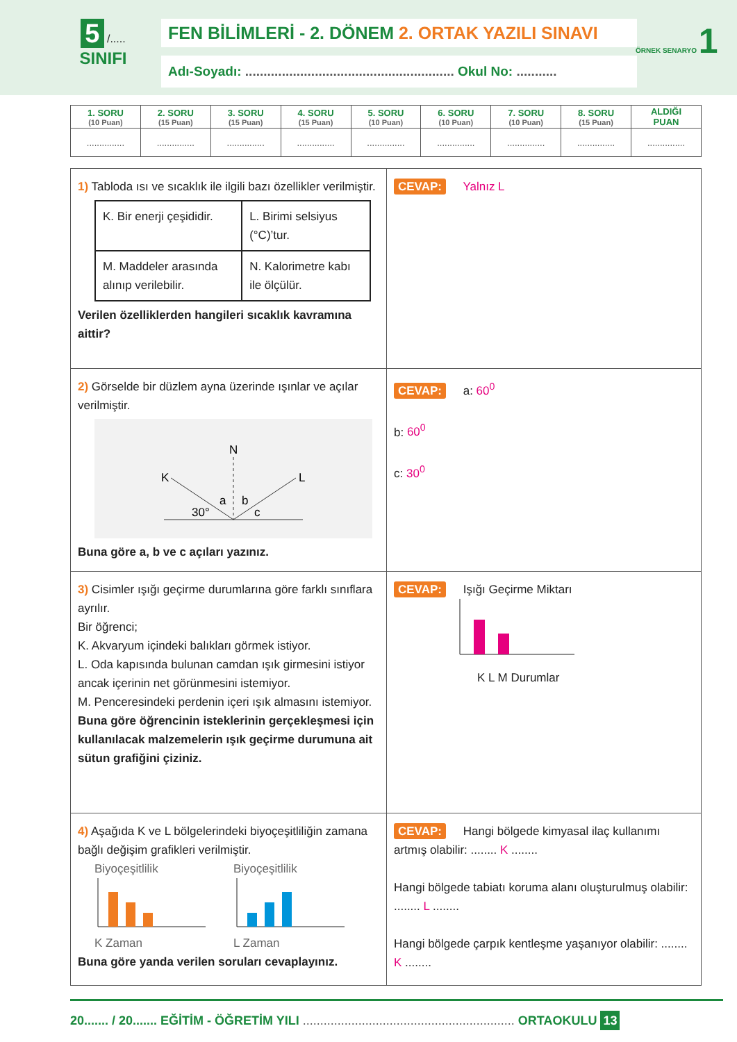5 /.....
SINIFI
FEN BİLİMLERİ - 2. DÖNEM 2. ORTAK YAZILI SINAVI
Adı-Soyadı: ......................................................... Okul No: ...........
ÖRNEK SENARYO 1
| 1. SORU (10 Puan) | 2. SORU (15 Puan) | 3. SORU (15 Puan) | 4. SORU (15 Puan) | 5. SORU (10 Puan) | 6. SORU (10 Puan) | 7. SORU (10 Puan) | 8. SORU (15 Puan) | ALDIĞI PUAN |
| --- | --- | --- | --- | --- | --- | --- | --- | --- |
| ............... | ............... | ............... | ............... | ............... | ............... | ............... | ............... | ............... |
| 1) Tabloda ısı ve sıcaklık ile ilgili bazı özellikler verilmiştir. / K. Bir enerji çeşididir. / L. Birimi selsiyus (°C)’tur. / / M. Maddeler arasında alınıp verilebilir. / N. Kalorimetre kabı ile ölçülür. / Verilen özelliklerden hangileri sıcaklık kavramına aittir? | CEVAP: Yalnız L |
| 2) Görselde bir düzlem ayna üzerinde ışınlar ve açılar verilmiştir. N K L a b 30° c Buna göre a, b ve c açıları yazınız. | CEVAP: a: 60<sup>0</sup> b: 60<sup>0</sup> c: 30<sup>0</sup> |
| 3) Cisimler ışığı geçirme durumlarına göre farklı sınıflara ayrılır. Bir öğrenci; K. Akvaryum içindeki balıkları görmek istiyor. L. Oda kapısında bulunan camdan ışık girmesini istiyor ancak içerinin net görünmesini istemiyor. M. Penceresindeki perdenin içeri ışık almasını istemiyor. Buna göre öğrencinin isteklerinin gerçekleşmesi için kullanılacak malzemelerin ışık geçirme durumuna ait sütun grafiğini çiziniz. | CEVAP: Işığı Geçirme Miktarı K L M Durumlar |
| 4) Aşağıda K ve L bölgelerindeki biyoçeşitliliğin zamana bağlı değişim grafikleri verilmiştir. Biyoçeşitlilik K Zaman Biyoçeşitlilik L Zaman Buna göre yanda verilen soruları cevaplayınız. | CEVAP: Hangi bölgede kimyasal ilaç kullanımı artmış olabilir: ........ K ........ Hangi bölgede tabiatı koruma alanı oluşturulmuş olabilir: ........ L ........ Hangi bölgede çarpık kentleşme yaşanıyor olabilir: ........ K ........ |
20....... / 20....... EĞİTİM - ÖĞRETİM YILI ............................................................. ORTAOKULU 13